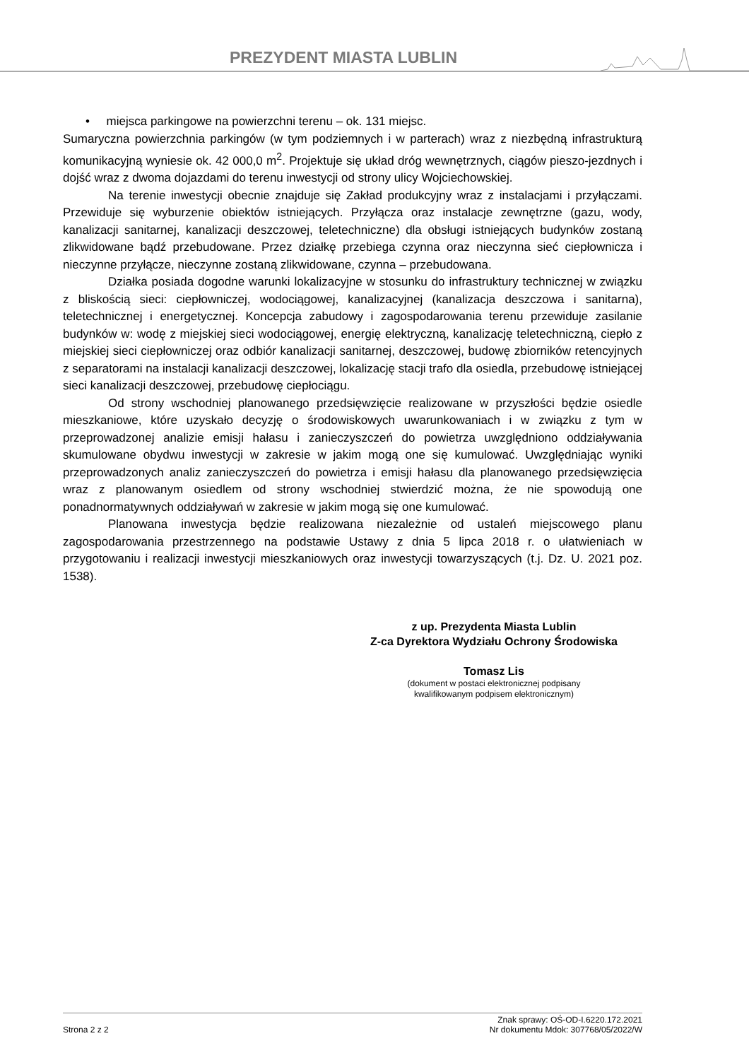PREZYDENT MIASTA LUBLIN
• miejsca parkingowe na powierzchni terenu – ok. 131 miejsc.
Sumaryczna powierzchnia parkingów (w tym podziemnych i w parterach) wraz z niezbędną infrastrukturą komunikacyjną wyniesie ok. 42 000,0 m<sup>2</sup>. Projektuje się układ dróg wewnętrznych, ciągów pieszo-jezdnych i dojść wraz z dwoma dojazdami do terenu inwestycji od strony ulicy Wojciechowskiej.
Na terenie inwestycji obecnie znajduje się Zakład produkcyjny wraz z instalacjami i przyłączami. Przewiduje się wyburzenie obiektów istniejących. Przyłącza oraz instalacje zewnętrzne (gazu, wody, kanalizacji sanitarnej, kanalizacji deszczowej, teletechniczne) dla obsługi istniejących budynków zostaną zlikwidowane bądź przebudowane. Przez działkę przebiega czynna oraz nieczynna sieć ciepłownicza i nieczynne przyłącze, nieczynne zostaną zlikwidowane, czynna – przebudowana.
Działka posiada dogodne warunki lokalizacyjne w stosunku do infrastruktury technicznej w związku z bliskością sieci: ciepłowniczej, wodociągowej, kanalizacyjnej (kanalizacja deszczowa i sanitarna), teletechnicznej i energetycznej. Koncepcja zabudowy i zagospodarowania terenu przewiduje zasilanie budynków w: wodę z miejskiej sieci wodociągowej, energię elektryczną, kanalizację teletechniczną, ciepło z miejskiej sieci ciepłowniczej oraz odbiór kanalizacji sanitarnej, deszczowej, budowę zbiorników retencyjnych z separatorami na instalacji kanalizacji deszczowej, lokalizację stacji trafo dla osiedla, przebudowę istniejącej sieci kanalizacji deszczowej, przebudowę ciepłociągu.
Od strony wschodniej planowanego przedsięwzięcie realizowane w przyszłości będzie osiedle mieszkaniowe, które uzyskało decyzję o środowiskowych uwarunkowaniach i w związku z tym w przeprowadzonej analizie emisji hałasu i zanieczyszczeń do powietrza uwzględniono oddziaływania skumulowane obydwu inwestycji w zakresie w jakim mogą one się kumulować. Uwzględniając wyniki przeprowadzonych analiz zanieczyszczeń do powietrza i emisji hałasu dla planowanego przedsięwzięcia wraz z planowanym osiedlem od strony wschodniej stwierdzić można, że nie spowodują one ponadnormatywnych oddziaływań w zakresie w jakim mogą się one kumulować.
Planowana inwestycja będzie realizowana niezależnie od ustaleń miejscowego planu zagospodarowania przestrzennego na podstawie Ustawy z dnia 5 lipca 2018 r. o ułatwieniach w przygotowaniu i realizacji inwestycji mieszkaniowych oraz inwestycji towarzyszących (t.j. Dz. U. 2021 poz. 1538).
z up. Prezydenta Miasta Lublin
Z-ca Dyrektora Wydziału Ochrony Środowiska
Tomasz Lis
(dokument w postaci elektronicznej podpisany
kwalifikowanym podpisem elektronicznym)
Strona 2 z 2 Znak sprawy: OŚ-OD-I.6220.172.2021
Nr dokumentu Mdok: 307768/05/2022/W